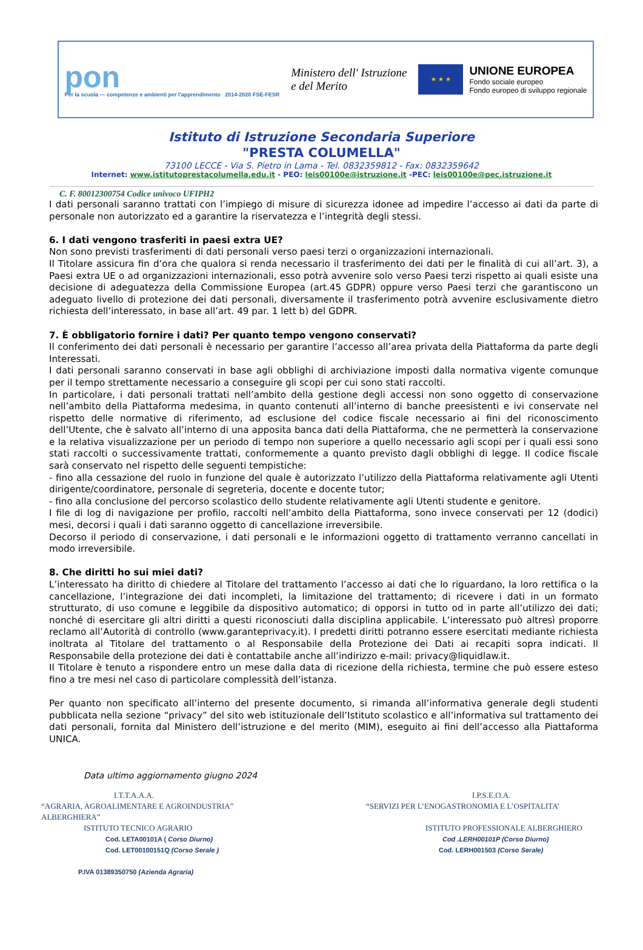pon
Per la scuola — competenze e ambienti per l'apprendimento 2014-2020 FSE-FESR
Ministero dell' Istruzione
e del Merito
★ ★ ★
UNIONE EUROPEA
Fondo sociale europeo
Fondo europeo di sviluppo regionale
Istituto di Istruzione Secondaria Superiore
"PRESTA COLUMELLA"
73100 LECCE - Via S. Pietro in Lama - Tel. 0832359812 - Fax: 0832359642
Internet: www.istitutoprestacolumella.edu.it - PEO: leis00100e@istruzione.it -PEC: leis00100e@pec.istruzione.it
C. F. 80012300754 Codice univoco UFIPH2
I dati personali saranno trattati con l’impiego di misure di sicurezza idonee ad impedire l’accesso ai dati da parte di personale non autorizzato ed a garantire la riservatezza e l’integrità degli stessi.
6. I dati vengono trasferiti in paesi extra UE?
Non sono previsti trasferimenti di dati personali verso paesi terzi o organizzazioni internazionali.
Il Titolare assicura fin d’ora che qualora si renda necessario il trasferimento dei dati per le finalità di cui all’art. 3), a Paesi extra UE o ad organizzazioni internazionali, esso potrà avvenire solo verso Paesi terzi rispetto ai quali esiste una decisione di adeguatezza della Commissione Europea (art.45 GDPR) oppure verso Paesi terzi che garantiscono un adeguato livello di protezione dei dati personali, diversamente il trasferimento potrà avvenire esclusivamente dietro richiesta dell’interessato, in base all’art. 49 par. 1 lett b) del GDPR.
7. È obbligatorio fornire i dati? Per quanto tempo vengono conservati?
Il conferimento dei dati personali è necessario per garantire l’accesso all’area privata della Piattaforma da parte degli Interessati.
I dati personali saranno conservati in base agli obblighi di archiviazione imposti dalla normativa vigente comunque per il tempo strettamente necessario a conseguire gli scopi per cui sono stati raccolti.
In particolare, i dati personali trattati nell’ambito della gestione degli accessi non sono oggetto di conservazione nell’ambito della Piattaforma medesima, in quanto contenuti all’interno di banche preesistenti e ivi conservate nel rispetto delle normative di riferimento, ad esclusione del codice fiscale necessario ai fini del riconoscimento dell’Utente, che è salvato all’interno di una apposita banca dati della Piattaforma, che ne permetterà la conservazione e la relativa visualizzazione per un periodo di tempo non superiore a quello necessario agli scopi per i quali essi sono stati raccolti o successivamente trattati, conformemente a quanto previsto dagli obblighi di legge. Il codice fiscale sarà conservato nel rispetto delle seguenti tempistiche:
- fino alla cessazione del ruolo in funzione del quale è autorizzato l’utilizzo della Piattaforma relativamente agli Utenti dirigente/coordinatore, personale di segreteria, docente e docente tutor;
- fino alla conclusione del percorso scolastico dello studente relativamente agli Utenti studente e genitore.
I file di log di navigazione per profilo, raccolti nell’ambito della Piattaforma, sono invece conservati per 12 (dodici) mesi, decorsi i quali i dati saranno oggetto di cancellazione irreversibile.
Decorso il periodo di conservazione, i dati personali e le informazioni oggetto di trattamento verranno cancellati in modo irreversibile.
8. Che diritti ho sui miei dati?
L’interessato ha diritto di chiedere al Titolare del trattamento l’accesso ai dati che lo riguardano, la loro rettifica o la cancellazione, l’integrazione dei dati incompleti, la limitazione del trattamento; di ricevere i dati in un formato strutturato, di uso comune e leggibile da dispositivo automatico; di opporsi in tutto od in parte all’utilizzo dei dati; nonché di esercitare gli altri diritti a questi riconosciuti dalla disciplina applicabile. L’interessato può altresì proporre reclamo all’Autorità di controllo (www.garanteprivacy.it). I predetti diritti potranno essere esercitati mediante richiesta inoltrata al Titolare del trattamento o al Responsabile della Protezione dei Dati ai recapiti sopra indicati. Il Responsabile della protezione dei dati è contattabile anche all’indirizzo e-mail: privacy@liquidlaw.it.
Il Titolare è tenuto a rispondere entro un mese dalla data di ricezione della richiesta, termine che può essere esteso fino a tre mesi nel caso di particolare complessità dell’istanza.
Per quanto non specificato all’interno del presente documento, si rimanda all’informativa generale degli studenti pubblicata nella sezione “privacy” del sito web istituzionale dell’Istituto scolastico e all’informativa sul trattamento dei dati personali, fornita dal Ministero dell’istruzione e del merito (MIM), eseguito ai fini dell’accesso alla Piattaforma UNICA.
Data ultimo aggiornamento giugno 2024
I.T.T.A.A.A.
“AGRARIA, AGROALIMENTARE E AGROINDUSTRIA”
ALBERGHIERA”
ISTITUTO TECNICO AGRARIO
Cod. LETA00101A ( Corso Diurno)
Cod. LET00100151Q (Corso Serale )
P.IVA 01389350750 (Azienda Agraria)
I.P.S.E.O.A.
“SERVIZI PER L’ENOGASTRONOMIA E L’OSPITALITA’
ISTITUTO PROFESSIONALE ALBERGHIERO
Cod .LERH00101P (Corso Diurno)
Cod. LERH001503 (Corso Serale)